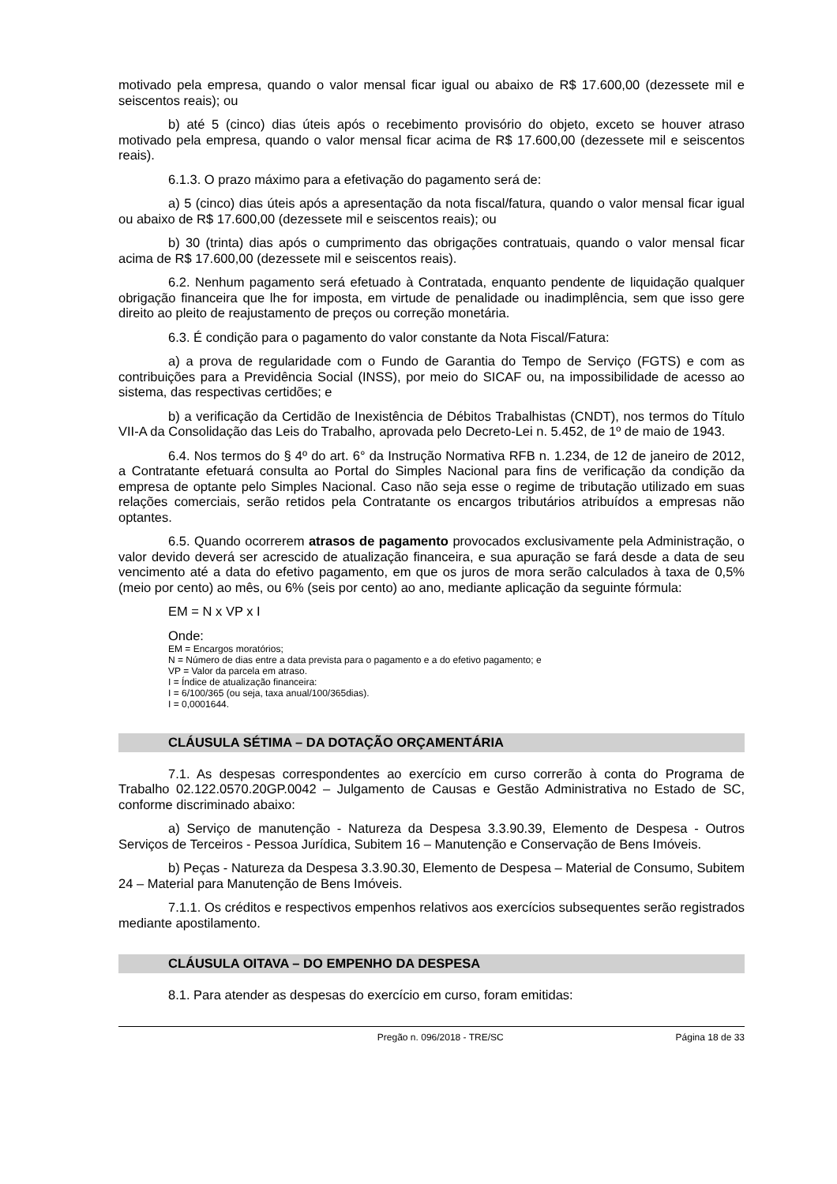motivado pela empresa, quando o valor mensal ficar igual ou abaixo de R$ 17.600,00 (dezessete mil e seiscentos reais); ou
b) até 5 (cinco) dias úteis após o recebimento provisório do objeto, exceto se houver atraso motivado pela empresa, quando o valor mensal ficar acima de R$ 17.600,00 (dezessete mil e seiscentos reais).
6.1.3. O prazo máximo para a efetivação do pagamento será de:
a) 5 (cinco) dias úteis após a apresentação da nota fiscal/fatura, quando o valor mensal ficar igual ou abaixo de R$ 17.600,00 (dezessete mil e seiscentos reais); ou
b) 30 (trinta) dias após o cumprimento das obrigações contratuais, quando o valor mensal ficar acima de R$ 17.600,00 (dezessete mil e seiscentos reais).
6.2. Nenhum pagamento será efetuado à Contratada, enquanto pendente de liquidação qualquer obrigação financeira que lhe for imposta, em virtude de penalidade ou inadimplência, sem que isso gere direito ao pleito de reajustamento de preços ou correção monetária.
6.3. É condição para o pagamento do valor constante da Nota Fiscal/Fatura:
a) a prova de regularidade com o Fundo de Garantia do Tempo de Serviço (FGTS) e com as contribuições para a Previdência Social (INSS), por meio do SICAF ou, na impossibilidade de acesso ao sistema, das respectivas certidões; e
b) a verificação da Certidão de Inexistência de Débitos Trabalhistas (CNDT), nos termos do Título VII-A da Consolidação das Leis do Trabalho, aprovada pelo Decreto-Lei n. 5.452, de 1º de maio de 1943.
6.4. Nos termos do § 4º do art. 6° da Instrução Normativa RFB n. 1.234, de 12 de janeiro de 2012, a Contratante efetuará consulta ao Portal do Simples Nacional para fins de verificação da condição da empresa de optante pelo Simples Nacional. Caso não seja esse o regime de tributação utilizado em suas relações comerciais, serão retidos pela Contratante os encargos tributários atribuídos a empresas não optantes.
6.5. Quando ocorrerem atrasos de pagamento provocados exclusivamente pela Administração, o valor devido deverá ser acrescido de atualização financeira, e sua apuração se fará desde a data de seu vencimento até a data do efetivo pagamento, em que os juros de mora serão calculados à taxa de 0,5% (meio por cento) ao mês, ou 6% (seis por cento) ao ano, mediante aplicação da seguinte fórmula:
EM = N x VP x I
Onde:
EM = Encargos moratórios;
N = Número de dias entre a data prevista para o pagamento e a do efetivo pagamento; e
VP = Valor da parcela em atraso.
I = Índice de atualização financeira:
I = 6/100/365 (ou seja, taxa anual/100/365dias).
I = 0,0001644.
CLÁUSULA SÉTIMA – DA DOTAÇÃO ORÇAMENTÁRIA
7.1. As despesas correspondentes ao exercício em curso correrão à conta do Programa de Trabalho 02.122.0570.20GP.0042 – Julgamento de Causas e Gestão Administrativa no Estado de SC, conforme discriminado abaixo:
a) Serviço de manutenção - Natureza da Despesa 3.3.90.39, Elemento de Despesa - Outros Serviços de Terceiros - Pessoa Jurídica, Subitem 16 – Manutenção e Conservação de Bens Imóveis.
b) Peças - Natureza da Despesa 3.3.90.30, Elemento de Despesa – Material de Consumo, Subitem 24 – Material para Manutenção de Bens Imóveis.
7.1.1. Os créditos e respectivos empenhos relativos aos exercícios subsequentes serão registrados mediante apostilamento.
CLÁUSULA OITAVA – DO EMPENHO DA DESPESA
8.1. Para atender as despesas do exercício em curso, foram emitidas:
Pregão n. 096/2018 - TRE/SC Página 18 de 33